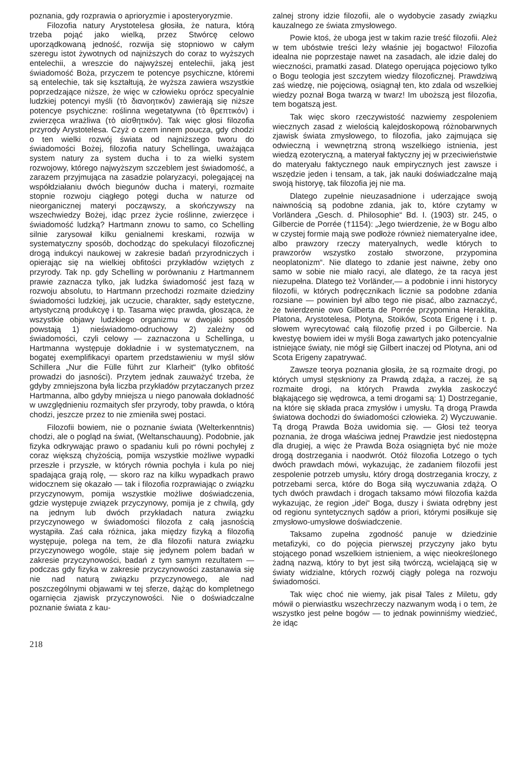poznania, gdy rozprawia o aprioryzmie i aposteryoryzmie.
Filozofia natury Arystotelesa głosiła, że natura, którą trzeba pojąć jako wielką, przez Stwórcę celowo uporządkowaną jedność, rozwija się stopniowo w całym szeregu istot żywotnych od najniższych do coraz to wyższych entelechii, a wreszcie do najwyższej entelechii, jaką jest świadomość Boża, przyczem te potencye psychiczne, któremi są entelechie, tak się kształtują, że wyższa zawiera wszystkie poprzedzające niższe, że więc w człowieku oprócz specyalnie ludzkiej potencyi myśli (τὸ διανοητικόν) zawierają się niższe potencye psychiczne: roślinna wegetatywna (τὸ θρεπτικόν) i zwierzęca wrażliwa (τὸ αἰσθητικόν). Tak więc głosi filozofia przyrody Arystotelesa. Czyż o czem innem poucza, gdy chodzi o ten wielki rozwój świata od najniższego tworu do świadomości Bożej, filozofia natury Schellinga, uważająca system natury za system ducha i to za wielki system rozwojowy, którego najwyższym szczeblem jest świadomość, a zarazem przyjmująca na zasadzie polaryzacyi, polegającej na współdziałaniu dwóch biegunów ducha i materyi, rozmaite stopnie rozwoju ciągłego potęgi ducha w naturze od nieorganicznej materyi począwszy, a skończywszy na wszechwiedzy Bożej, idąc przez życie roślinne, zwierzęce i świadomość ludzką? Hartmann znowu to samo, co Schelling silnie zarysował kilku genialnemi kreskami, rozwija w systematyczny sposób, dochodząc do spekulacyi filozoficznej drogą indukcyi naukowej w zakresie badań przyrodniczych i opierając się na wielkiej obfitości przykładów wziętych z przyrody. Tak np. gdy Schelling w porównaniu z Hartmannem prawie zaznacza tylko, jak ludzka świadomość jest fazą w rozwoju absolutu, to Hartmann przechodzi rozmaite dziedziny świadomości ludzkiej, jak uczucie, charakter, sądy estetyczne, artystyczną produkcyę i tp. Tasama więc prawda, głosząca, że wszystkie objawy ludzkiego organizmu w dwojaki sposób powstają 1) nieświadomo-odruchowy 2) zależny od świadomości, czyli celowy — zaznaczona u Schellinga, u Hartmanna występuje dokładnie i w systematycznem, na bogatej exemplifikacyi opartem przedstawieniu w myśl słów Schillera „Nur die Fülle führt zur Klarheit“ (tylko obfitość prowadzi do jasności). Przytem jednak zauważyć trzeba, że gdyby zmniejszona była liczba przykładów przytaczanych przez Hartmanna, albo gdyby mniejsza u niego panowała dokładność w uwzględnieniu rozmaitych sfer przyrody, toby prawda, o którą chodzi, jeszcze przez to nie zmieniła swej postaci.
Filozofii bowiem, nie o poznanie świata (Welterkenntnis) chodzi, ale o pogląd na świat, (Weltanschauung). Podobnie, jak fizyka odkrywając prawo o spadaniu kuli po równi pochyłej z coraz większą chyżością, pomija wszystkie możliwe wypadki przeszłe i przyszłe, w których równia pochyła i kula po niej spadająca grają rolę, — skoro raz na kilku wypadkach prawo widocznem się okazało — tak i filozofia rozprawiając o związku przyczynowym, pomija wszystkie możliwe doświadczenia, gdzie występuje związek przyczynowy, pomija je z chwilą, gdy na jednym lub dwóch przykładach natura związku przyczynowego w świadomości filozofa z całą jasnością wystąpiła. Zaś cała różnica, jaka między fizyką a filozofią występuje, polega na tem, że dla filozofii natura związku przyczynowego wogóle, staje się jedynem polem badań w zakresie przyczynowości, badań z tym samym rezultatem — podczas gdy fizyka w zakresie przyczynowości zastanawia się nie nad naturą związku przyczynowego, ale nad poszczególnymi objawami w tej sferze, dążąc do kompletnego ogarnięcia zjawisk przyczynowości. Nie o doświadczalne poznanie świata z kau-
zalnej strony idzie filozofii, ale o wydobycie zasady związku kauzalnego ze świata zmysłowego.
Powie ktoś, że uboga jest w takim razie treść filozofii. Ależ w tem ubóstwie treści leży właśnie jej bogactwo! Filozofia idealna nie poprzestaje nawet na zasadach, ale idzie dalej do wieczności, pramatki zasad. Dlatego operująca pojęciowo tylko o Bogu teologia jest szczytem wiedzy filozoficznej. Prawdziwą zaś wiedzę, nie pojęciową, osiągnął ten, kto zdala od wszelkiej wiedzy poznał Boga twarzą w twarz! Im uboższą jest filozofia, tem bogatszą jest.
Tak więc skoro rzeczywistość nazwiemy zespoleniem wiecznych zasad z wielością kalejdoskopową różnobarwnych zjawisk świata zmysłowego, to filozofia, jako zajmująca się odwieczną i wewnętrzną stroną wszelkiego istnienia, jest wiedzą ezoteryczną, a materyał faktyczny jej w przeciwieństwie do materyału faktycznego nauk empirycznych jest zawsze i wszędzie jeden i tensam, a tak, jak nauki doświadczalne mają swoją historyę, tak filozofia jej nie ma.
Dlatego zupełnie nieuzasadnione i uderzające swoją naiwnością są podobne zdania, jak to, które czytamy w Vorländera „Gesch. d. Philosophie“ Bd. I. (1903) str. 245, o Gilbercie de Porrée (†1154): „Jego twierdzenie, że w Bogu albo w czystej formie mają swe podłoże również niemateryalne idee, albo prawzory rzeczy materyalnych, wedle których to prawzorów wszystko zostało stworzone, przypomina neoplatonizm“. Nie dlatego to zdanie jest naiwne, żeby ono samo w sobie nie miało racyi, ale dlatego, że ta racya jest niezupełna. Dlatego też Vorländer,— a podobnie i inni historycy filozofii, w których podręcznikach licznie sa podobne zdania rozsiane — powinien był albo tego nie pisać, albo zaznaczyć, że twierdzenie owo Gilberta de Porrée przypomina Heraklita, Platona, Arystotelesa, Plotyna, Stoików, Scota Erigenę i t. p. słowem wyrecytować całą filozofię przed i po Gilbercie. Na kwestyę bowiem idei w myśli Boga zawartych jako potencyalnie istniejące światy, nie mógł się Gilbert inaczej od Plotyna, ani od Scota Erigeny zapatrywać.
Zawsze teorya poznania głosiła, że są rozmaite drogi, po których umysł stęskniony za Prawdą zdąża, a raczej, że są rozmaite drogi, na których Prawda zwykła zaskoczyć błąkającego się wędrowca, a temi drogami są: 1) Dostrzeganie, na które się składa praca zmysłów i umysłu. Tą drogą Prawda światowa dochodzi do świadomości człowieka. 2) Wyczuwanie. Tą drogą Prawda Boża uwidomia się. — Głosi też teorya poznania, że droga właściwa jednej Prawdzie jest niedostępna dla drugiej, a więc że Prawda Boża osiągnięta być nie może drogą dostrzegania i naodwrót. Otóż filozofia Lotzego o tych dwóch prawdach mówi, wykazując, że zadaniem filozofii jest zespolenie potrzeb umysłu, który drogą dostrzegania kroczy, z potrzebami serca, które do Boga siłą wyczuwania zdążą. O tych dwóch prawdach i drogach taksamo mówi filozofia każda wykazując, że region „idei“ Boga, duszy i świata odrębny jest od regionu syntetycznych sądów a priori, którymi posiłkuje się zmysłowo-umysłowe doświadczenie.
Taksamo zupełna zgodność panuje w dziedzinie metafizyki, co do pojęcia pierwszej przyczyny jako bytu stojącego ponad wszelkiem istnieniem, a więc nieokreślonego żadną nazwą, który to byt jest siłą twórczą, wcielającą się w światy widzialne, których rozwój ciągły polega na rozwoju świadomości.
Tak więc choć nie wiemy, jak pisał Tales z Miletu, gdy mówił o pierwiastku wszechrzeczy nazwanym wodą i o tem, że wszystko jest pełne bogów — to jednak powinniśmy wiedzieć, że idąc
218